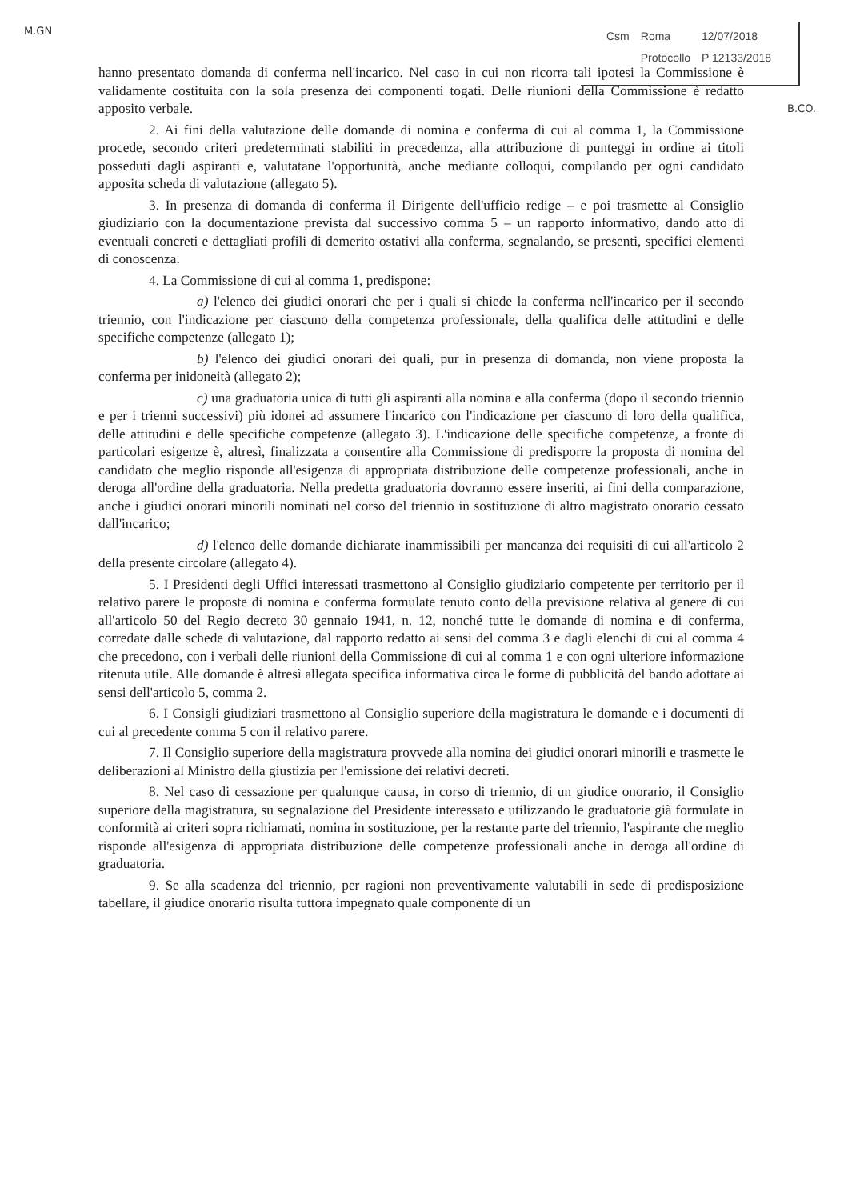M.GN
| Csm | Roma | 12/07/2018 |
| | Protocollo | P 12133/2018 |
B.CO.
hanno presentato domanda di conferma nell'incarico. Nel caso in cui non ricorra tali ipotesi la Commissione è validamente costituita con la sola presenza dei componenti togati. Delle riunioni della Commissione è redatto apposito verbale.
2. Ai fini della valutazione delle domande di nomina e conferma di cui al comma 1, la Commissione procede, secondo criteri predeterminati stabiliti in precedenza, alla attribuzione di punteggi in ordine ai titoli posseduti dagli aspiranti e, valutatane l'opportunità, anche mediante colloqui, compilando per ogni candidato apposita scheda di valutazione (allegato 5).
3. In presenza di domanda di conferma il Dirigente dell'ufficio redige – e poi trasmette al Consiglio giudiziario con la documentazione prevista dal successivo comma 5 – un rapporto informativo, dando atto di eventuali concreti e dettagliati profili di demerito ostativi alla conferma, segnalando, se presenti, specifici elementi di conoscenza.
4. La Commissione di cui al comma 1, predispone:
a) l'elenco dei giudici onorari che per i quali si chiede la conferma nell'incarico per il secondo triennio, con l'indicazione per ciascuno della competenza professionale, della qualifica delle attitudini e delle specifiche competenze (allegato 1);
b) l'elenco dei giudici onorari dei quali, pur in presenza di domanda, non viene proposta la conferma per inidoneità (allegato 2);
c) una graduatoria unica di tutti gli aspiranti alla nomina e alla conferma (dopo il secondo triennio e per i trienni successivi) più idonei ad assumere l'incarico con l'indicazione per ciascuno di loro della qualifica, delle attitudini e delle specifiche competenze (allegato 3). L'indicazione delle specifiche competenze, a fronte di particolari esigenze è, altresì, finalizzata a consentire alla Commissione di predisporre la proposta di nomina del candidato che meglio risponde all'esigenza di appropriata distribuzione delle competenze professionali, anche in deroga all'ordine della graduatoria. Nella predetta graduatoria dovranno essere inseriti, ai fini della comparazione, anche i giudici onorari minorili nominati nel corso del triennio in sostituzione di altro magistrato onorario cessato dall'incarico;
d) l'elenco delle domande dichiarate inammissibili per mancanza dei requisiti di cui all'articolo 2 della presente circolare (allegato 4).
5. I Presidenti degli Uffici interessati trasmettono al Consiglio giudiziario competente per territorio per il relativo parere le proposte di nomina e conferma formulate tenuto conto della previsione relativa al genere di cui all'articolo 50 del Regio decreto 30 gennaio 1941, n. 12, nonché tutte le domande di nomina e di conferma, corredate dalle schede di valutazione, dal rapporto redatto ai sensi del comma 3 e dagli elenchi di cui al comma 4 che precedono, con i verbali delle riunioni della Commissione di cui al comma 1 e con ogni ulteriore informazione ritenuta utile. Alle domande è altresì allegata specifica informativa circa le forme di pubblicità del bando adottate ai sensi dell'articolo 5, comma 2.
6. I Consigli giudiziari trasmettono al Consiglio superiore della magistratura le domande e i documenti di cui al precedente comma 5 con il relativo parere.
7. Il Consiglio superiore della magistratura provvede alla nomina dei giudici onorari minorili e trasmette le deliberazioni al Ministro della giustizia per l'emissione dei relativi decreti.
8. Nel caso di cessazione per qualunque causa, in corso di triennio, di un giudice onorario, il Consiglio superiore della magistratura, su segnalazione del Presidente interessato e utilizzando le graduatorie già formulate in conformità ai criteri sopra richiamati, nomina in sostituzione, per la restante parte del triennio, l'aspirante che meglio risponde all'esigenza di appropriata distribuzione delle competenze professionali anche in deroga all'ordine di graduatoria.
9. Se alla scadenza del triennio, per ragioni non preventivamente valutabili in sede di predisposizione tabellare, il giudice onorario risulta tuttora impegnato quale componente di un